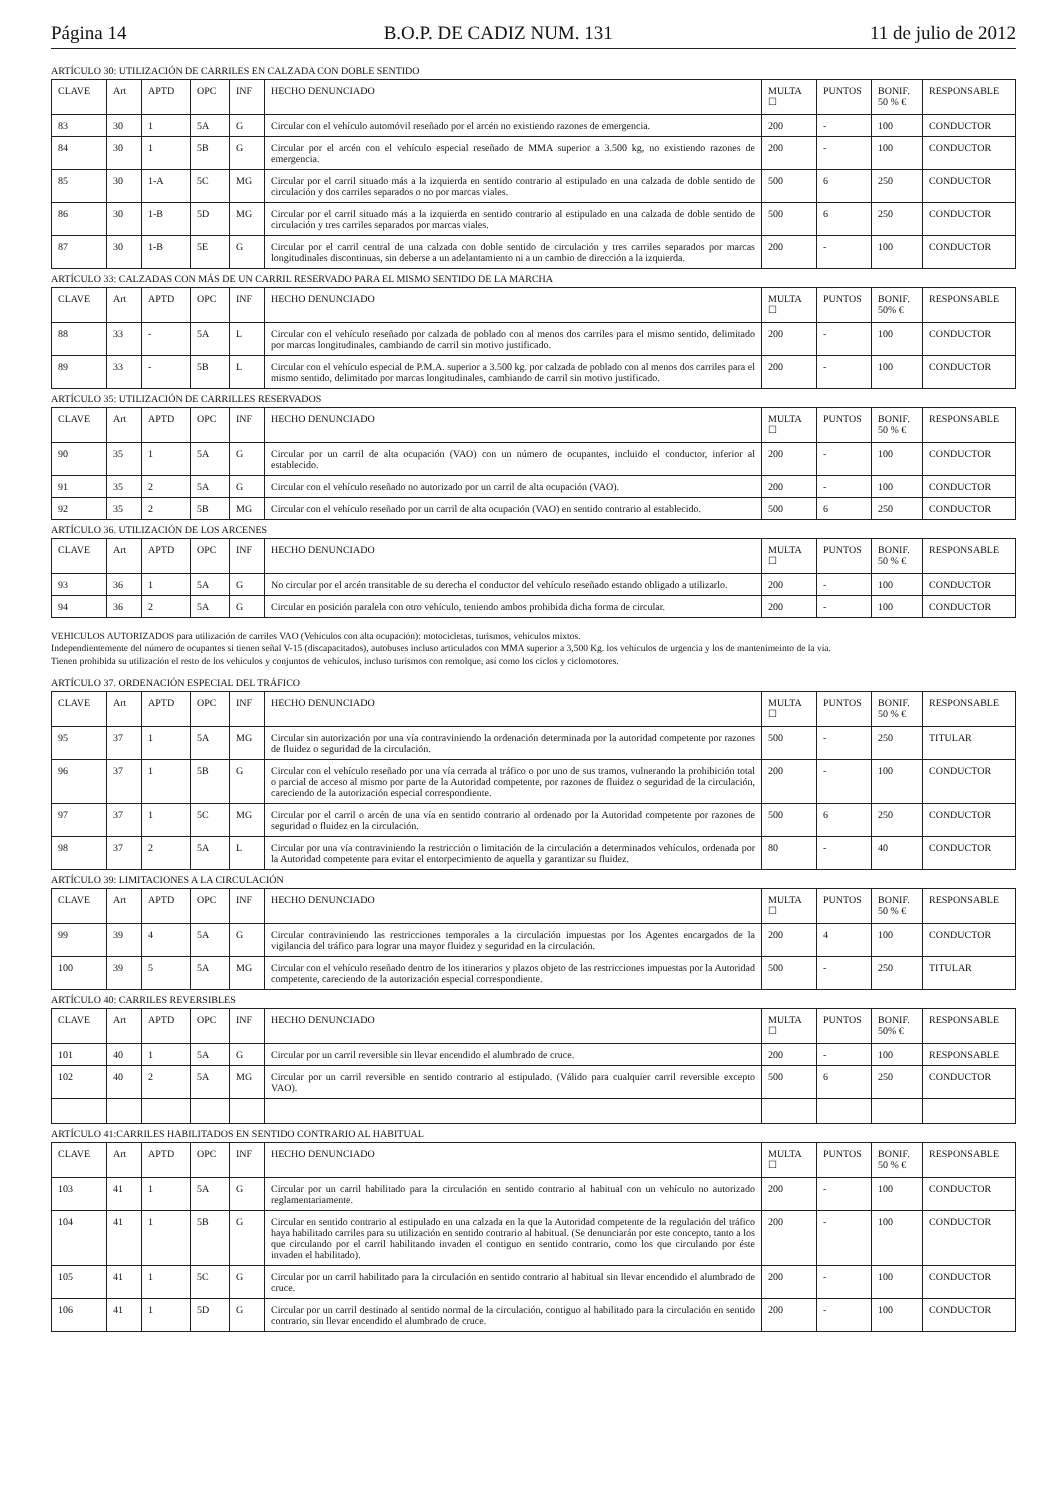Página 14 B.O.P. DE CADIZ NUM. 131 11 de julio de 2012
ARTÍCULO 30: UTILIZACIÓN DE CARRILES EN CALZADA CON DOBLE SENTIDO
| CLAVE | Art | APTD | OPC | INF | HECHO DENUNCIADO | MULTA ☐ | PUNTOS | BONIF. 50 % € | RESPONSABLE |
| --- | --- | --- | --- | --- | --- | --- | --- | --- | --- |
| 83 | 30 | 1 | 5A | G | Circular con el vehículo automóvil reseñado por el arcén no existiendo razones de emergencia. | 200 | - | 100 | CONDUCTOR |
| 84 | 30 | 1 | 5B | G | Circular por el arcén con el vehículo especial reseñado de MMA superior a 3.500 kg, no existiendo razones de emergencia. | 200 | - | 100 | CONDUCTOR |
| 85 | 30 | 1-A | 5C | MG | Circular por el carril situado más a la izquierda en sentido contrario al estipulado en una calzada de doble sentido de circulación y dos carriles separados o no por marcas viales. | 500 | 6 | 250 | CONDUCTOR |
| 86 | 30 | 1-B | 5D | MG | Circular por el carril situado más a la izquierda en sentido contrario al estipulado en una calzada de doble sentido de circulación y tres carriles separados por marcas viales. | 500 | 6 | 250 | CONDUCTOR |
| 87 | 30 | 1-B | 5E | G | Circular por el carril central de una calzada con doble sentido de circulación y tres carriles separados por marcas longitudinales discontinuas, sin deberse a un adelantamiento ni a un cambio de dirección a la izquierda. | 200 | - | 100 | CONDUCTOR |
ARTÍCULO 33: CALZADAS CON MÁS DE UN CARRIL RESERVADO PARA EL MISMO SENTIDO DE LA MARCHA
| CLAVE | Art | APTD | OPC | INF | HECHO DENUNCIADO | MULTA ☐ | PUNTOS | BONIF. 50% € | RESPONSABLE |
| --- | --- | --- | --- | --- | --- | --- | --- | --- | --- |
| 88 | 33 | - | 5A | L | Circular con el vehículo reseñado por calzada de poblado con al menos dos carriles para el mismo sentido, delimitado por marcas longitudinales, cambiando de carril sin motivo justificado. | 200 | - | 100 | CONDUCTOR |
| 89 | 33 | - | 5B | L | Circular con el vehículo especial de P.M.A. superior a 3.500 kg. por calzada de poblado con al menos dos carriles para el mismo sentido, delimitado por marcas longitudinales, cambiando de carril sin motivo justificado. | 200 | - | 100 | CONDUCTOR |
ARTÍCULO 35: UTILIZACIÓN DE CARRILLES RESERVADOS
| CLAVE | Art | APTD | OPC | INF | HECHO DENUNCIADO | MULTA ☐ | PUNTOS | BONIF. 50 % € | RESPONSABLE |
| --- | --- | --- | --- | --- | --- | --- | --- | --- | --- |
| 90 | 35 | 1 | 5A | G | Circular por un carril de alta ocupación (VAO) con un número de ocupantes, incluido el conductor, inferior al establecido. | 200 | - | 100 | CONDUCTOR |
| 91 | 35 | 2 | 5A | G | Circular con el vehículo reseñado no autorizado por un carril de alta ocupación (VAO). | 200 | - | 100 | CONDUCTOR |
| 92 | 35 | 2 | 5B | MG | Circular con el vehículo reseñado por un carril de alta ocupación (VAO) en sentido contrario al establecido. | 500 | 6 | 250 | CONDUCTOR |
ARTÍCULO 36. UTILIZACIÓN DE LOS ARCENES
| CLAVE | Art | APTD | OPC | INF | HECHO DENUNCIADO | MULTA ☐ | PUNTOS | BONIF. 50 % € | RESPONSABLE |
| --- | --- | --- | --- | --- | --- | --- | --- | --- | --- |
| 93 | 36 | 1 | 5A | G | No circular por el arcén transitable de su derecha el conductor del vehículo reseñado estando obligado a utilizarlo. | 200 | - | 100 | CONDUCTOR |
| 94 | 36 | 2 | 5A | G | Circular en posición paralela con otro vehículo, teniendo ambos prohibida dicha forma de circular. | 200 | - | 100 | CONDUCTOR |
VEHICULOS AUTORIZADOS para utilización de carriles VAO (Vehículos con alta ocupación): motocicletas, turismos, vehículos mixtos.
Independientemente del número de ocupantes si tienen señal V-15 (discapacitados), autobuses incluso articulados con MMA superior a 3,500 Kg. los vehículos de urgencia y los de mantenimeinto de la vía.
Tienen prohibida su utilización el resto de los vehículos y conjuntos de vehículos, incluso turismos con remolque, así como los ciclos y ciclomotores.
ARTÍCULO 37. ORDENACIÓN ESPECIAL DEL TRÁFICO
| CLAVE | Art | APTD | OPC | INF | HECHO DENUNCIADO | MULTA ☐ | PUNTOS | BONIF. 50 % € | RESPONSABLE |
| --- | --- | --- | --- | --- | --- | --- | --- | --- | --- |
| 95 | 37 | 1 | 5A | MG | Circular sin autorización por una vía contraviniendo la ordenación determinada por la autoridad competente por razones de fluidez o seguridad de la circulación. | 500 | - | 250 | TITULAR |
| 96 | 37 | 1 | 5B | G | Circular con el vehículo reseñado por una vía cerrada al tráfico o por uno de sus tramos, vulnerando la prohibición total o parcial de acceso al mismo por parte de la Autoridad competente, por razones de fluidez o seguridad de la circulación, careciendo de la autorización especial correspondiente. | 200 | - | 100 | CONDUCTOR |
| 97 | 37 | 1 | 5C | MG | Circular por el carril o arcén de una vía en sentido contrario al ordenado por la Autoridad competente por razones de seguridad o fluidez en la circulación. | 500 | 6 | 250 | CONDUCTOR |
| 98 | 37 | 2 | 5A | L | Circular por una vía contraviniendo la restricción o limitación de la circulación a determinados vehículos, ordenada por la Autoridad competente para evitar el entorpecimiento de aquella y garantizar su fluidez. | 80 | - | 40 | CONDUCTOR |
ARTÍCULO 39: LIMITACIONES A LA CIRCULACIÓN
| CLAVE | Art | APTD | OPC | INF | HECHO DENUNCIADO | MULTA ☐ | PUNTOS | BONIF. 50 % € | RESPONSABLE |
| --- | --- | --- | --- | --- | --- | --- | --- | --- | --- |
| 99 | 39 | 4 | 5A | G | Circular contraviniendo las restricciones temporales a la circulación impuestas por los Agentes encargados de la vigilancia del tráfico para lograr una mayor fluidez y seguridad en la circulación. | 200 | 4 | 100 | CONDUCTOR |
| 100 | 39 | 5 | 5A | MG | Circular con el vehículo reseñado dentro de los itinerarios y plazos objeto de las restricciones impuestas por la Autoridad competente, careciendo de la autorización especial correspondiente. | 500 | - | 250 | TITULAR |
ARTÍCULO 40: CARRILES REVERSIBLES
| CLAVE | Art | APTD | OPC | INF | HECHO DENUNCIADO | MULTA ☐ | PUNTOS | BONIF. 50% € | RESPONSABLE |
| --- | --- | --- | --- | --- | --- | --- | --- | --- | --- |
| 101 | 40 | 1 | 5A | G | Circular por un carril reversible sin llevar encendido el alumbrado de cruce. | 200 | - | 100 | RESPONSABLE |
| 102 | 40 | 2 | 5A | MG | Circular por un carril reversible en sentido contrario al estipulado. (Válido para cualquier carril reversible excepto VAO). | 500 | 6 | 250 | CONDUCTOR |
ARTÍCULO 41:CARRILES HABILITADOS EN SENTIDO CONTRARIO AL HABITUAL
| CLAVE | Art | APTD | OPC | INF | HECHO DENUNCIADO | MULTA ☐ | PUNTOS | BONIF. 50 % € | RESPONSABLE |
| --- | --- | --- | --- | --- | --- | --- | --- | --- | --- |
| 103 | 41 | 1 | 5A | G | Circular por un carril habilitado para la circulación en sentido contrario al habitual con un vehículo no autorizado reglamentariamente. | 200 | - | 100 | CONDUCTOR |
| 104 | 41 | 1 | 5B | G | Circular en sentido contrario al estipulado en una calzada en la que la Autoridad competente de la regulación del tráfico haya habilitado carriles para su utilización en sentido contrario al habitual. (Se denunciarán por este concepto, tanto a los que circulando por el carril habilitando invaden el contiguo en sentido contrario, como los que circulando por éste invaden el habilitado). | 200 | - | 100 | CONDUCTOR |
| 105 | 41 | 1 | 5C | G | Circular por un carril habilitado para la circulación en sentido contrario al habitual sin llevar encendido el alumbrado de cruce. | 200 | - | 100 | CONDUCTOR |
| 106 | 41 | 1 | 5D | G | Circular por un carril destinado al sentido normal de la circulación, contiguo al habilitado para la circulación en sentido contrario, sin llevar encendido el alumbrado de cruce. | 200 | - | 100 | CONDUCTOR |